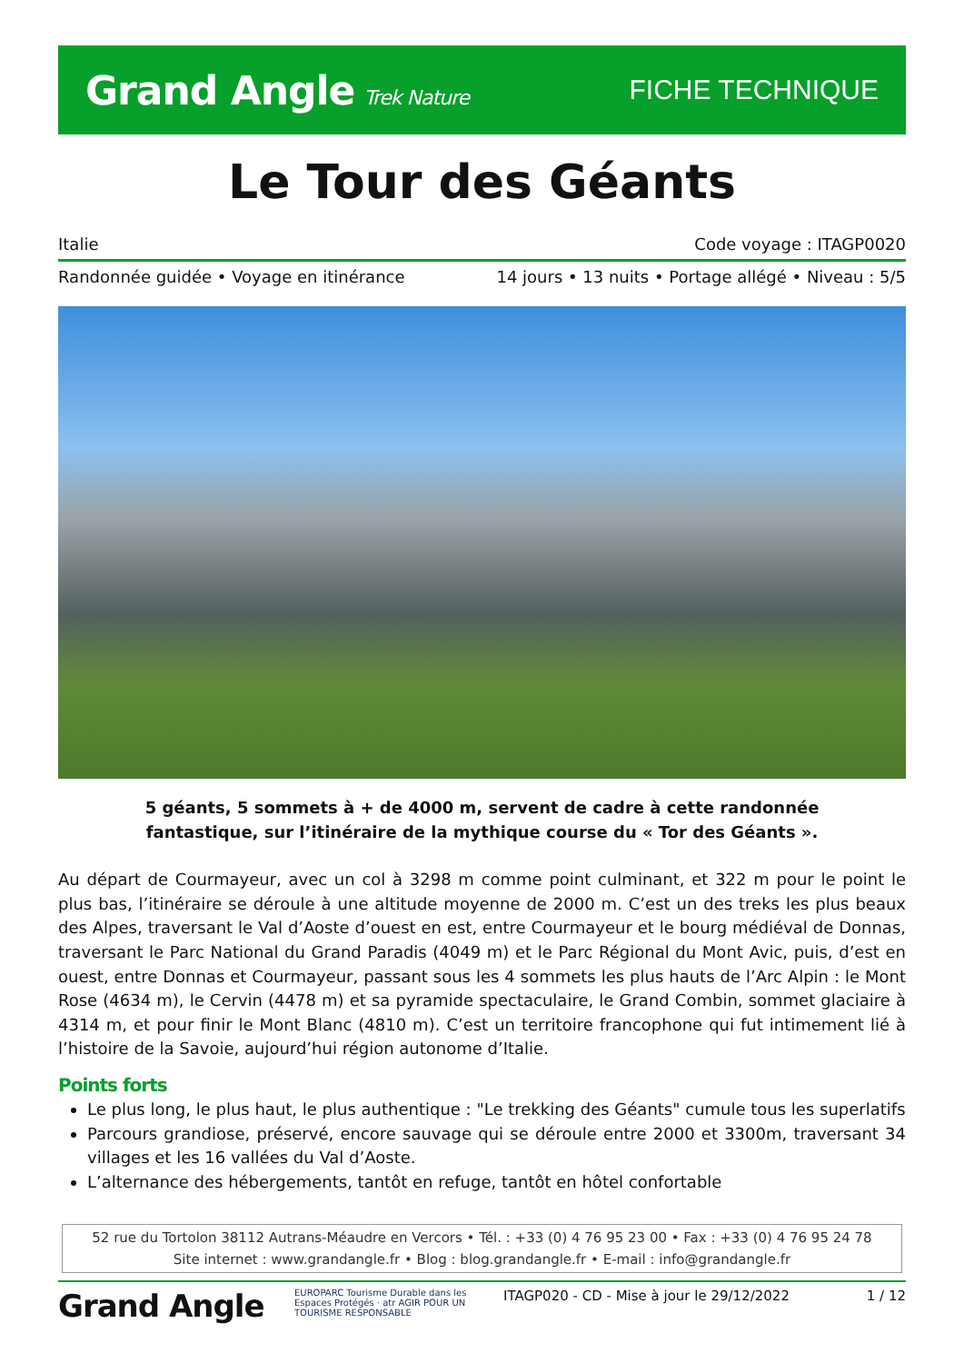Grand Angle Trek Nature
FICHE TECHNIQUE
Le Tour des Géants
Italie Code voyage : ITAGP0020
Randonnée guidée • Voyage en itinérance 14 jours • 13 nuits • Portage allégé • Niveau : 5/5
5 géants, 5 sommets à + de 4000 m, servent de cadre à cette randonnée fantastique, sur l’itinéraire de la mythique course du « Tor des Géants ».
Au départ de Courmayeur, avec un col à 3298 m comme point culminant, et 322 m pour le point le plus bas, l’itinéraire se déroule à une altitude moyenne de 2000 m. C’est un des treks les plus beaux des Alpes, traversant le Val d’Aoste d’ouest en est, entre Courmayeur et le bourg médiéval de Donnas, traversant le Parc National du Grand Paradis (4049 m) et le Parc Régional du Mont Avic, puis, d’est en ouest, entre Donnas et Courmayeur, passant sous les 4 sommets les plus hauts de l’Arc Alpin : le Mont Rose (4634 m), le Cervin (4478 m) et sa pyramide spectaculaire, le Grand Combin, sommet glaciaire à 4314 m, et pour finir le Mont Blanc (4810 m). C’est un territoire francophone qui fut intimement lié à l’histoire de la Savoie, aujourd’hui région autonome d’Italie.
Points forts
Le plus long, le plus haut, le plus authentique : "Le trekking des Géants" cumule tous les superlatifs
Parcours grandiose, préservé, encore sauvage qui se déroule entre 2000 et 3300m, traversant 34 villages et les 16 vallées du Val d’Aoste.
L’alternance des hébergements, tantôt en refuge, tantôt en hôtel confortable
52 rue du Tortolon 38112 Autrans-Méaudre en Vercors • Tél. : +33 (0) 4 76 95 23 00 • Fax : +33 (0) 4 76 95 24 78
Site internet : www.grandangle.fr • Blog : blog.grandangle.fr • E-mail : info@grandangle.fr
Grand Angle
EUROPARC Tourisme Durable dans les Espaces Protégés · atr AGIR POUR UN TOURISME RESPONSABLE
ITAGP020 - CD - Mise à jour le 29/12/2022
1 / 12